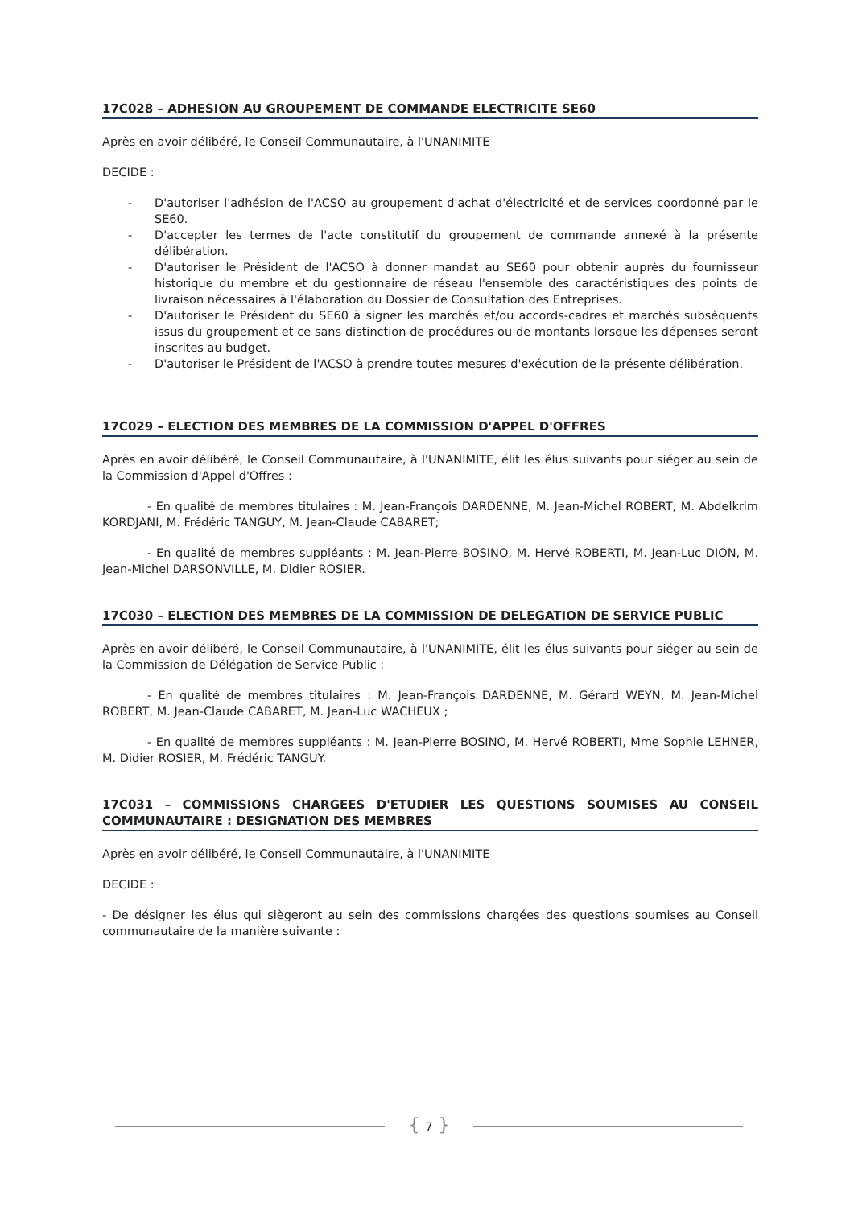17C028 – ADHESION AU GROUPEMENT DE COMMANDE ELECTRICITE SE60
Après en avoir délibéré, le Conseil Communautaire, à l'UNANIMITE
DECIDE :
- D'autoriser l'adhésion de l'ACSO au groupement d'achat d'électricité et de services coordonné par le SE60.
- D'accepter les termes de l'acte constitutif du groupement de commande annexé à la présente délibération.
- D'autoriser le Président de l'ACSO à donner mandat au SE60 pour obtenir auprès du fournisseur historique du membre et du gestionnaire de réseau l'ensemble des caractéristiques des points de livraison nécessaires à l'élaboration du Dossier de Consultation des Entreprises.
- D'autoriser le Président du SE60 à signer les marchés et/ou accords-cadres et marchés subséquents issus du groupement et ce sans distinction de procédures ou de montants lorsque les dépenses seront inscrites au budget.
- D'autoriser le Président de l'ACSO à prendre toutes mesures d'exécution de la présente délibération.
17C029 – ELECTION DES MEMBRES DE LA COMMISSION D'APPEL D'OFFRES
Après en avoir délibéré, le Conseil Communautaire, à l'UNANIMITE, élit les élus suivants pour siéger au sein de la Commission d'Appel d'Offres :
- En qualité de membres titulaires : M. Jean-François DARDENNE, M. Jean-Michel ROBERT, M. Abdelkrim KORDJANI, M. Frédéric TANGUY, M. Jean-Claude CABARET;
- En qualité de membres suppléants : M. Jean-Pierre BOSINO, M. Hervé ROBERTI, M. Jean-Luc DION, M. Jean-Michel DARSONVILLE, M. Didier ROSIER.
17C030 – ELECTION DES MEMBRES DE LA COMMISSION DE DELEGATION DE SERVICE PUBLIC
Après en avoir délibéré, le Conseil Communautaire, à l'UNANIMITE, élit les élus suivants pour siéger au sein de la Commission de Délégation de Service Public :
- En qualité de membres titulaires : M. Jean-François DARDENNE, M. Gérard WEYN, M. Jean-Michel ROBERT, M. Jean-Claude CABARET, M. Jean-Luc WACHEUX ;
- En qualité de membres suppléants : M. Jean-Pierre BOSINO, M. Hervé ROBERTI, Mme Sophie LEHNER, M. Didier ROSIER, M. Frédéric TANGUY.
17C031 – COMMISSIONS CHARGEES D'ETUDIER LES QUESTIONS SOUMISES AU CONSEIL COMMUNAUTAIRE : DESIGNATION DES MEMBRES
Après en avoir délibéré, le Conseil Communautaire, à l'UNANIMITE
DECIDE :
- De désigner les élus qui siègeront au sein des commissions chargées des questions soumises au Conseil communautaire de la manière suivante :
{ 7 }